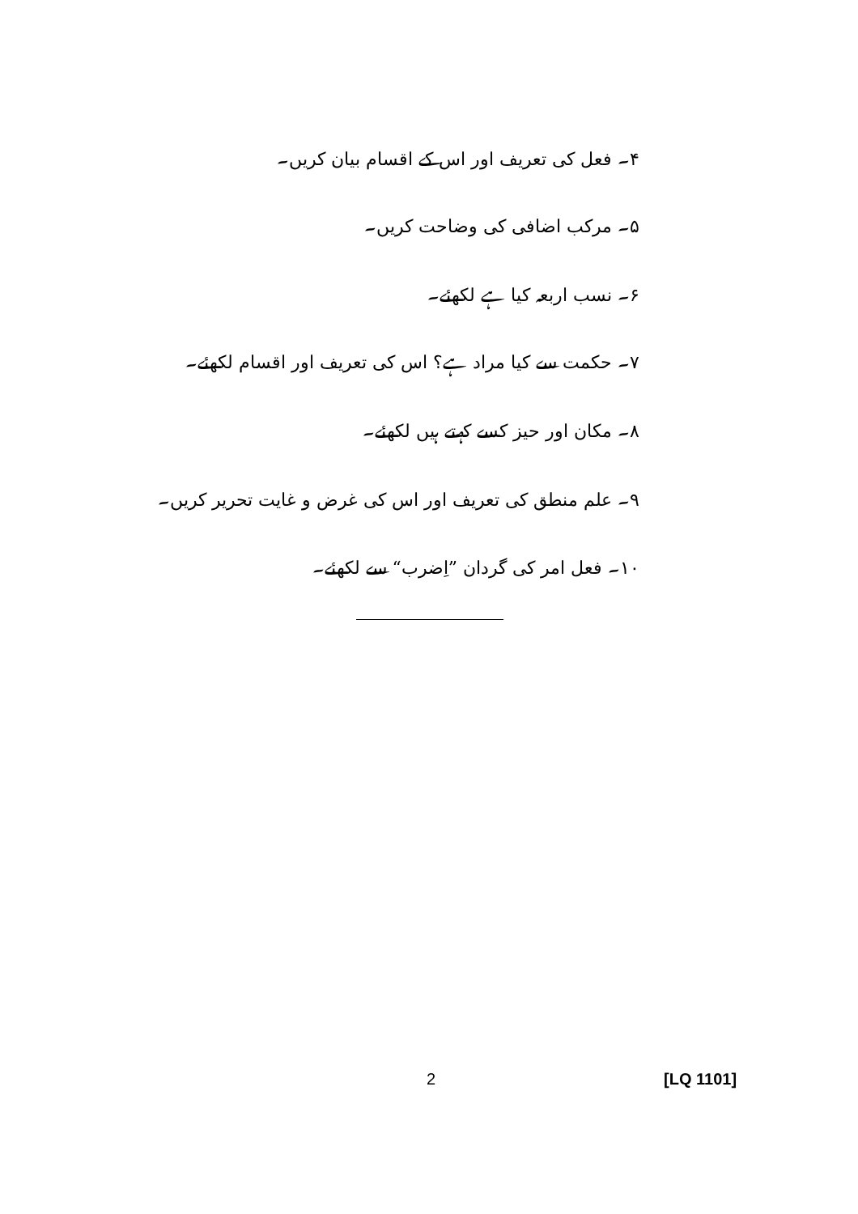۴۔ فعل کی تعریف اور اس کے اقسام بیان کریں۔
۵۔ مرکب اضافی کی وضاحت کریں۔
۶۔ نسب اربعہ کیا ہے لکھئے۔
۷۔ حکمت سے کیا مراد ہے؟ اس کی تعریف اور اقسام لکھئے۔
۸۔ مکان اور حیز کسے کہتے ہیں لکھئے۔
۹۔ علم منطق کی تعریف اور اس کی غرض و غایت تحریر کریں۔
۱۰۔ فعل امر کی گردان ”اِضرب“ سے لکھئے۔
2 [LQ 1101]